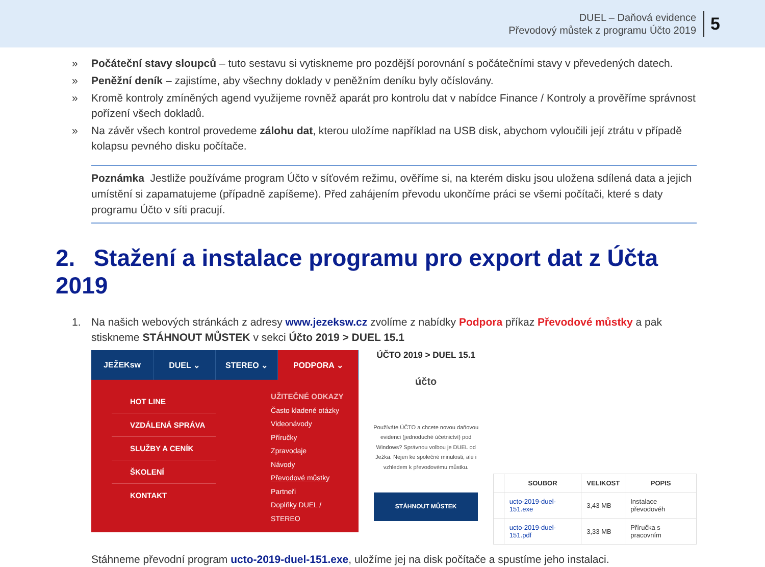DUEL – Daňová evidence
Převodový můstek z programu Účto 2019
5
» Počáteční stavy sloupců – tuto sestavu si vytiskneme pro pozdější porovnání s počátečními stavy v převedených datech.
» Peněžní deník – zajistíme, aby všechny doklady v peněžním deníku byly očíslovány.
» Kromě kontroly zmíněných agend využijeme rovněž aparát pro kontrolu dat v nabídce Finance / Kontroly a prověříme správnost pořízení všech dokladů.
» Na závěr všech kontrol provedeme zálohu dat, kterou uložíme například na USB disk, abychom vyloučili její ztrátu v případě kolapsu pevného disku počítače.
Poznámka Jestliže používáme program Účto v síťovém režimu, ověříme si, na kterém disku jsou uložena sdílená data a jejich umístění si zapamatujeme (případně zapíšeme). Před zahájením převodu ukončíme práci se všemi počítači, které s daty programu Účto v síti pracují.
2. Stažení a instalace programu pro export dat z Účta 2019
1. Na našich webových stránkách z adresy www.jezeksw.cz zvolíme z nabídky Podpora příkaz Převodové můstky a pak stiskneme STÁHNOUT MŮSTEK v sekci Účto 2019 > DUEL 15.1
JEŽEKsw DUEL ⌄ STEREO ⌄ PODPORA ⌄
HOT LINE
VZDÁLENÁ SPRÁVA
SLUŽBY A CENÍK
ŠKOLENÍ
KONTAKT
UŽITEČNÉ ODKAZY
Často kladené otázky
Videonávody
Příručky
Zpravodaje
Návody
Převodové můstky
Partneři
Doplňky DUEL / STEREO
ÚČTO 2019 > DUEL 15.1
účto
Používáte ÚČTO a chcete novou daňovou evidenci (jednoduché účetnictví) pod Windows? Správnou volbou je DUEL od Ježka. Nejen ke společné minulosti, ale i vzhledem k převodovému můstku.
STÁHNOUT MŮSTEK
| | SOUBOR | VELIKOST | POPIS |
| --- | --- | --- | --- |
| | ucto-2019-duel-151.exe | 3,43 MB | Instalace převodovéh |
| | ucto-2019-duel-151.pdf | 3,33 MB | Příručka s pracovním |
Stáhneme převodní program ucto-2019-duel-151.exe, uložíme jej na disk počítače a spustíme jeho instalaci.